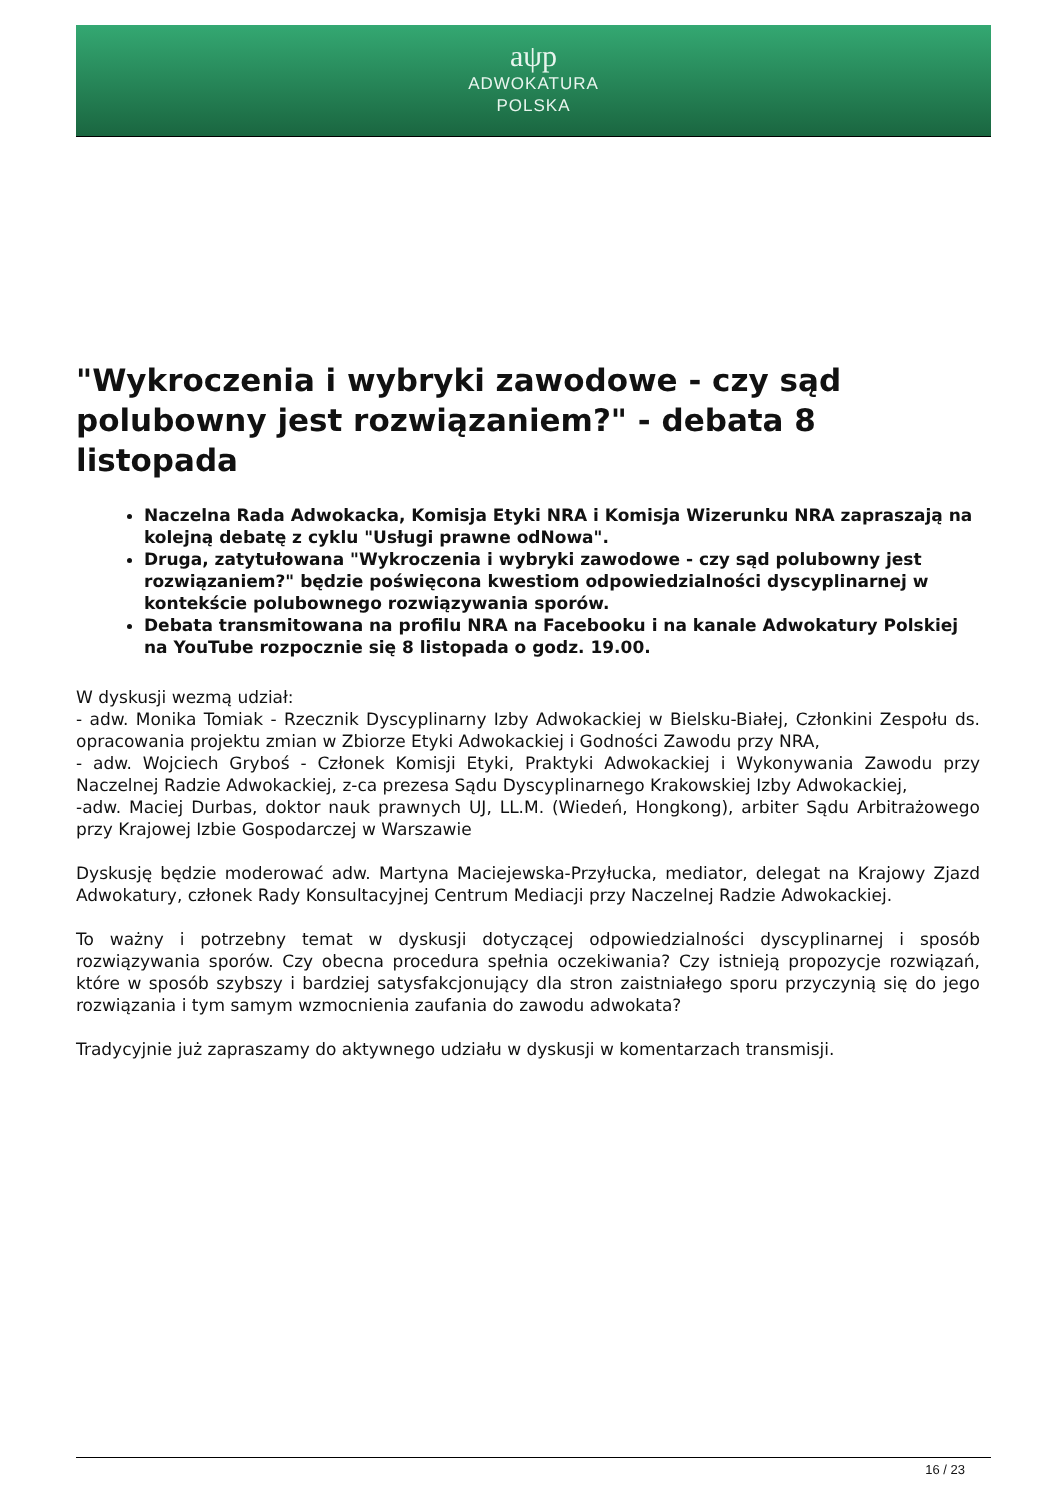aψp
ADWOKATURA
POLSKA
"Wykroczenia i wybryki zawodowe - czy sąd polubowny jest rozwiązaniem?" - debata 8 listopada
Naczelna Rada Adwokacka, Komisja Etyki NRA i Komisja Wizerunku NRA zapraszają na kolejną debatę z cyklu "Usługi prawne odNowa".
Druga, zatytułowana "Wykroczenia i wybryki zawodowe - czy sąd polubowny jest rozwiązaniem?" będzie poświęcona kwestiom odpowiedzialności dyscyplinarnej w kontekście polubownego rozwiązywania sporów.
Debata transmitowana na profilu NRA na Facebooku i na kanale Adwokatury Polskiej na YouTube rozpocznie się 8 listopada o godz. 19.00.
W dyskusji wezmą udział:
- adw. Monika Tomiak - Rzecznik Dyscyplinarny Izby Adwokackiej w Bielsku-Białej, Członkini Zespołu ds. opracowania projektu zmian w Zbiorze Etyki Adwokackiej i Godności Zawodu przy NRA,
- adw. Wojciech Gryboś - Członek Komisji Etyki, Praktyki Adwokackiej i Wykonywania Zawodu przy Naczelnej Radzie Adwokackiej, z-ca prezesa Sądu Dyscyplinarnego Krakowskiej Izby Adwokackiej,
-adw. Maciej Durbas, doktor nauk prawnych UJ, LL.M. (Wiedeń, Hongkong), arbiter Sądu Arbitrażowego przy Krajowej Izbie Gospodarczej w Warszawie
Dyskusję będzie moderować adw. Martyna Maciejewska-Przyłucka, mediator, delegat na Krajowy Zjazd Adwokatury, członek Rady Konsultacyjnej Centrum Mediacji przy Naczelnej Radzie Adwokackiej.
To ważny i potrzebny temat w dyskusji dotyczącej odpowiedzialności dyscyplinarnej i sposób rozwiązywania sporów. Czy obecna procedura spełnia oczekiwania? Czy istnieją propozycje rozwiązań, które w sposób szybszy i bardziej satysfakcjonujący dla stron zaistniałego sporu przyczynią się do jego rozwiązania i tym samym wzmocnienia zaufania do zawodu adwokata?
Tradycyjnie już zapraszamy do aktywnego udziału w dyskusji w komentarzach transmisji.
16 / 23